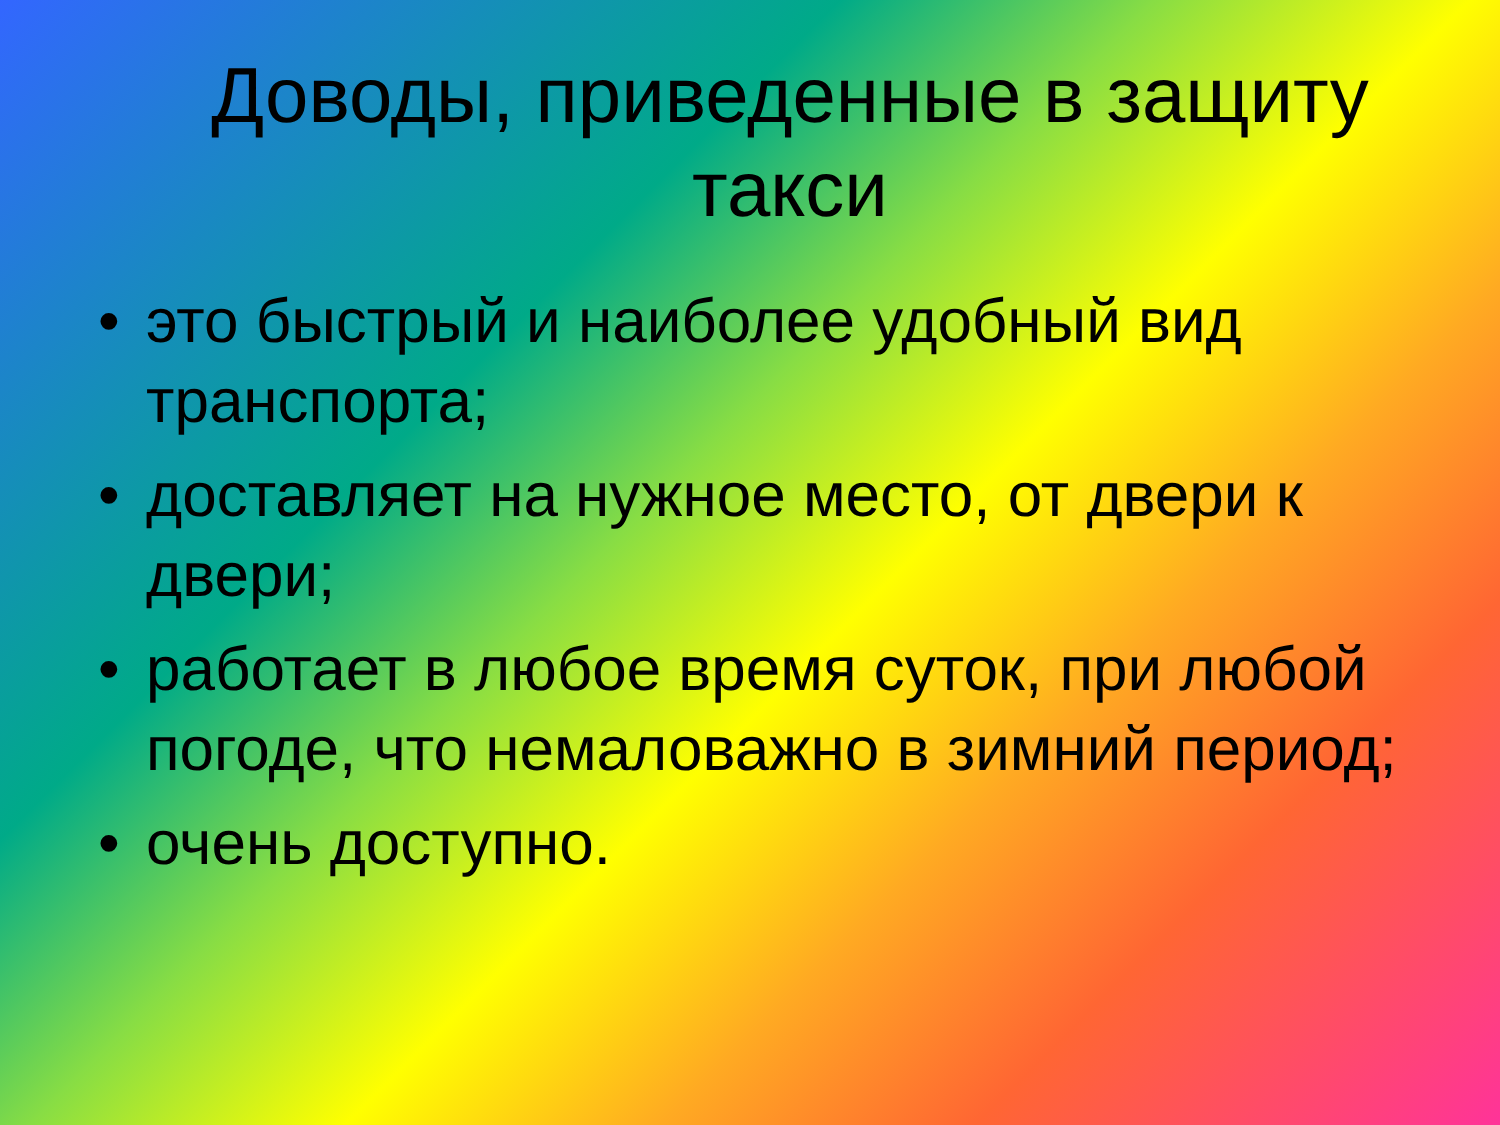Доводы, приведенные в защиту такси
• это быстрый и наиболее удобный вид транспорта;
• доставляет на нужное место, от двери к двери;
• работает в любое время суток, при любой погоде, что немаловажно в зимний период;
• очень доступно.